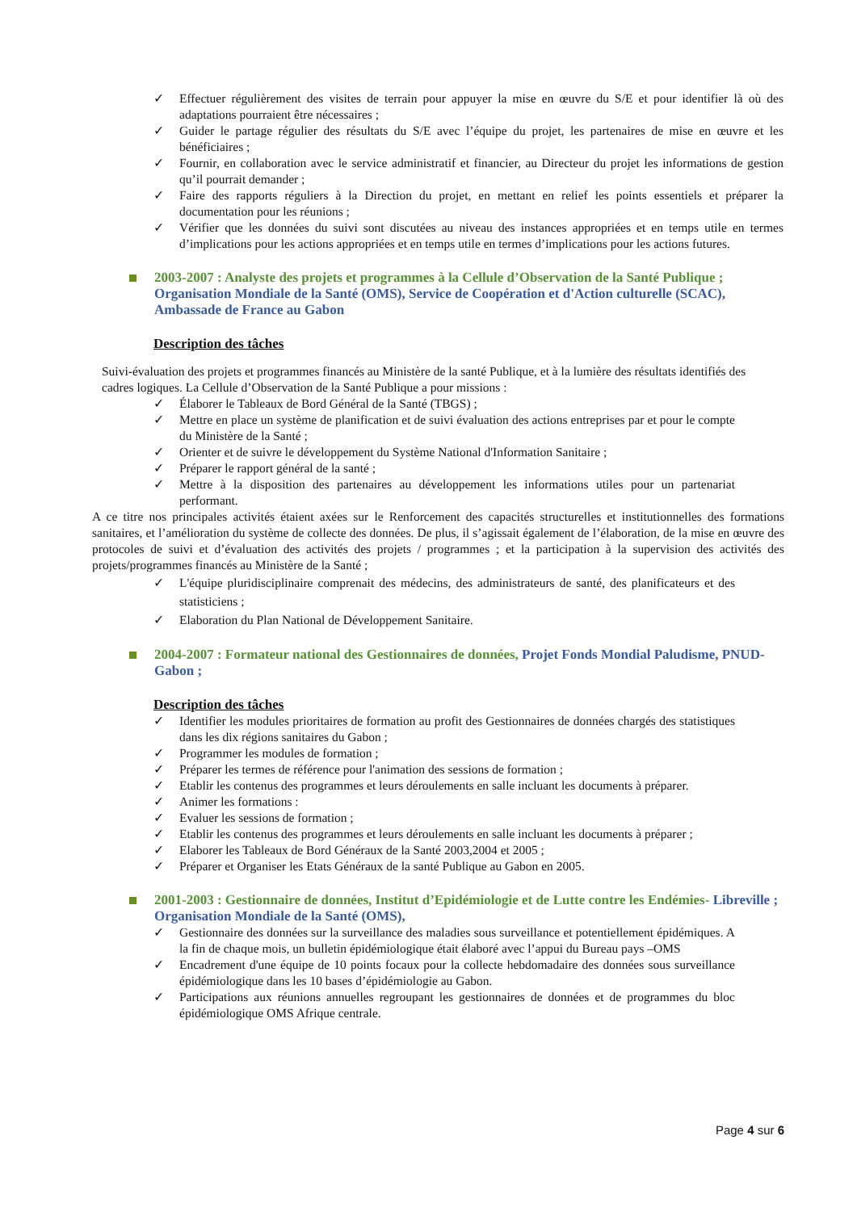✓ Effectuer régulièrement des visites de terrain pour appuyer la mise en œuvre du S/E et pour identifier là où des adaptations pourraient être nécessaires ;
✓ Guider le partage régulier des résultats du S/E avec l’équipe du projet, les partenaires de mise en œuvre et les bénéficiaires ;
✓ Fournir, en collaboration avec le service administratif et financier, au Directeur du projet les informations de gestion qu’il pourrait demander ;
✓ Faire des rapports réguliers à la Direction du projet, en mettant en relief les points essentiels et préparer la documentation pour les réunions ;
✓ Vérifier que les données du suivi sont discutées au niveau des instances appropriées et en temps utile en termes d’implications pour les actions appropriées et en temps utile en termes d’implications pour les actions futures.
2003-2007 : Analyste des projets et programmes à la Cellule d’Observation de la Santé Publique ; Organisation Mondiale de la Santé (OMS), Service de Coopération et d'Action culturelle (SCAC), Ambassade de France au Gabon
Description des tâches
Suivi-évaluation des projets et programmes financés au Ministère de la santé Publique, et à la lumière des résultats identifiés des cadres logiques. La Cellule d’Observation de la Santé Publique a pour missions :
✓ Élaborer le Tableaux de Bord Général de la Santé (TBGS) ;
✓ Mettre en place un système de planification et de suivi évaluation des actions entreprises par et pour le compte du Ministère de la Santé ;
✓ Orienter et de suivre le développement du Système National d'Information Sanitaire ;
✓ Préparer le rapport général de la santé ;
✓ Mettre à la disposition des partenaires au développement les informations utiles pour un partenariat performant.
A ce titre nos principales activités étaient axées sur le Renforcement des capacités structurelles et institutionnelles des formations sanitaires, et l’amélioration du système de collecte des données. De plus, il s’agissait également de l’élaboration, de la mise en œuvre des protocoles de suivi et d’évaluation des activités des projets / programmes ; et la participation à la supervision des activités des projets/programmes financés au Ministère de la Santé ;
✓ L'équipe pluridisciplinaire comprenait des médecins, des administrateurs de santé, des planificateurs et des statisticiens ;
✓ Elaboration du Plan National de Développement Sanitaire.
2004-2007 : Formateur national des Gestionnaires de données, Projet Fonds Mondial Paludisme, PNUD-Gabon ;
Description des tâches
✓ Identifier les modules prioritaires de formation au profit des Gestionnaires de données chargés des statistiques dans les dix régions sanitaires du Gabon ;
✓ Programmer les modules de formation ;
✓ Préparer les termes de référence pour l'animation des sessions de formation ;
✓ Etablir les contenus des programmes et leurs déroulements en salle incluant les documents à préparer.
✓ Animer les formations :
✓ Evaluer les sessions de formation ;
✓ Etablir les contenus des programmes et leurs déroulements en salle incluant les documents à préparer ;
✓ Elaborer les Tableaux de Bord Généraux de la Santé 2003,2004 et 2005 ;
✓ Préparer et Organiser les Etats Généraux de la santé Publique au Gabon en 2005.
2001-2003 : Gestionnaire de données, Institut d’Epidémiologie et de Lutte contre les Endémies- Libreville ; Organisation Mondiale de la Santé (OMS),
✓ Gestionnaire des données sur la surveillance des maladies sous surveillance et potentiellement épidémiques. A la fin de chaque mois, un bulletin épidémiologique était élaboré avec l’appui du Bureau pays –OMS
✓ Encadrement d'une équipe de 10 points focaux pour la collecte hebdomadaire des données sous surveillance épidémiologique dans les 10 bases d’épidémiologie au Gabon.
✓ Participations aux réunions annuelles regroupant les gestionnaires de données et de programmes du bloc épidémiologique OMS Afrique centrale.
Page 4 sur 6